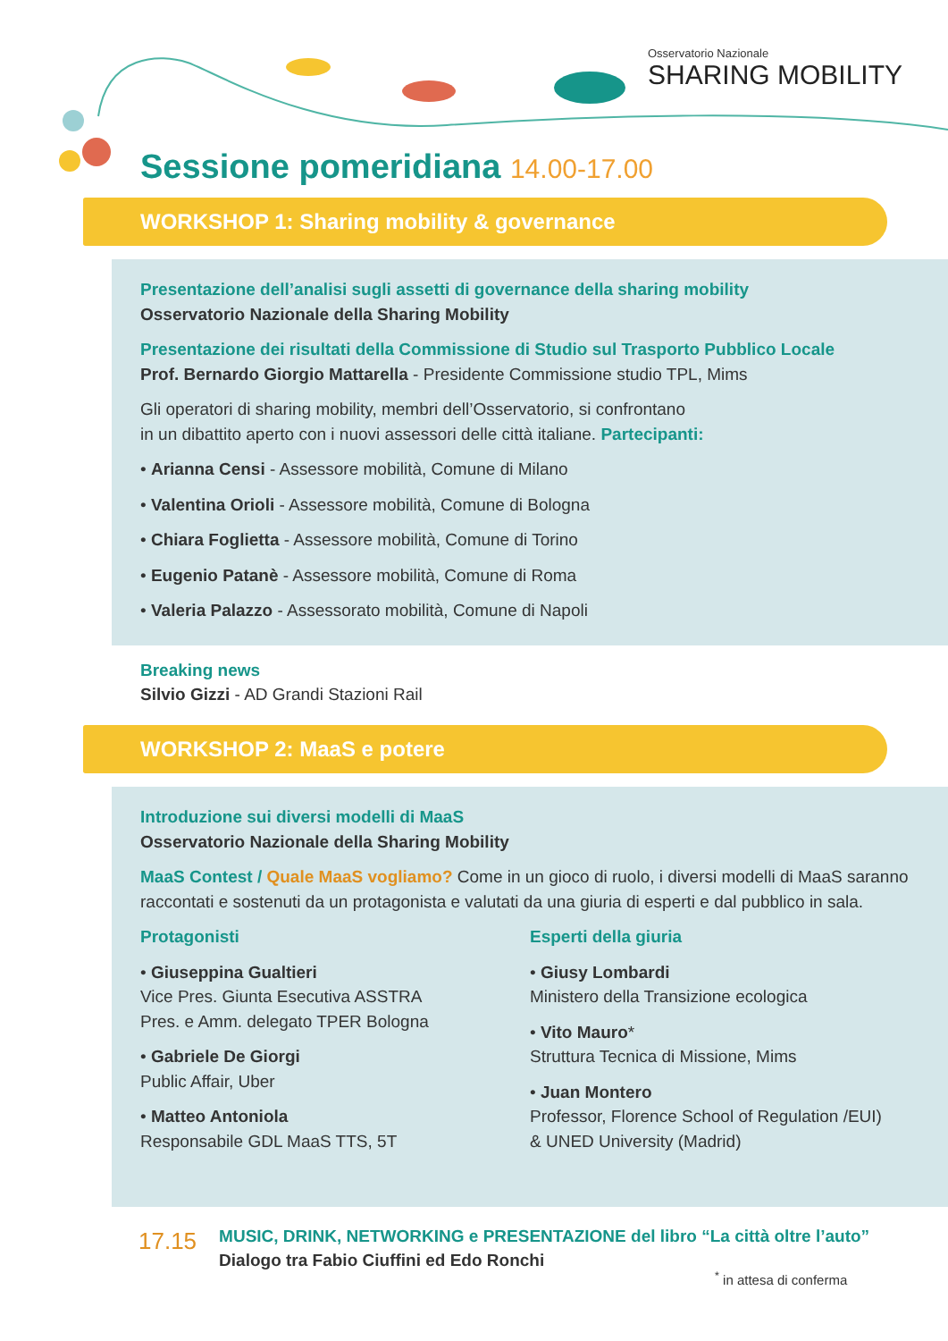Osservatorio Nazionale
SHARING MOBILITY
Sessione pomeridiana 14.00-17.00
WORKSHOP 1: Sharing mobility & governance
Presentazione dell’analisi sugli assetti di governance della sharing mobility
Osservatorio Nazionale della Sharing Mobility
Presentazione dei risultati della Commissione di Studio sul Trasporto Pubblico Locale
Prof. Bernardo Giorgio Mattarella - Presidente Commissione studio TPL, Mims
Gli operatori di sharing mobility, membri dell’Osservatorio, si confrontano
in un dibattito aperto con i nuovi assessori delle città italiane. Partecipanti:
• Arianna Censi - Assessore mobilità, Comune di Milano
• Valentina Orioli - Assessore mobilità, Comune di Bologna
• Chiara Foglietta - Assessore mobilità, Comune di Torino
• Eugenio Patanè - Assessore mobilità, Comune di Roma
• Valeria Palazzo - Assessorato mobilità, Comune di Napoli
Breaking news
Silvio Gizzi - AD Grandi Stazioni Rail
WORKSHOP 2: MaaS e potere
Introduzione sui diversi modelli di MaaS
Osservatorio Nazionale della Sharing Mobility
MaaS Contest / Quale MaaS vogliamo? Come in un gioco di ruolo, i diversi modelli di MaaS saranno raccontati e sostenuti da un protagonista e valutati da una giuria di esperti e dal pubblico in sala.
Protagonisti
• Giuseppina Gualtieri
Vice Pres. Giunta Esecutiva ASSTRA
Pres. e Amm. delegato TPER Bologna
• Gabriele De Giorgi
Public Affair, Uber
• Matteo Antoniola
Responsabile GDL MaaS TTS, 5T
Esperti della giuria
• Giusy Lombardi
Ministero della Transizione ecologica
• Vito Mauro*
Struttura Tecnica di Missione, Mims
• Juan Montero
Professor, Florence School of Regulation /EUI)
& UNED University (Madrid)
17.15
MUSIC, DRINK, NETWORKING e PRESENTAZIONE del libro “La città oltre l’auto”
Dialogo tra Fabio Ciuffini ed Edo Ronchi
<sup>*</sup> in attesa di conferma